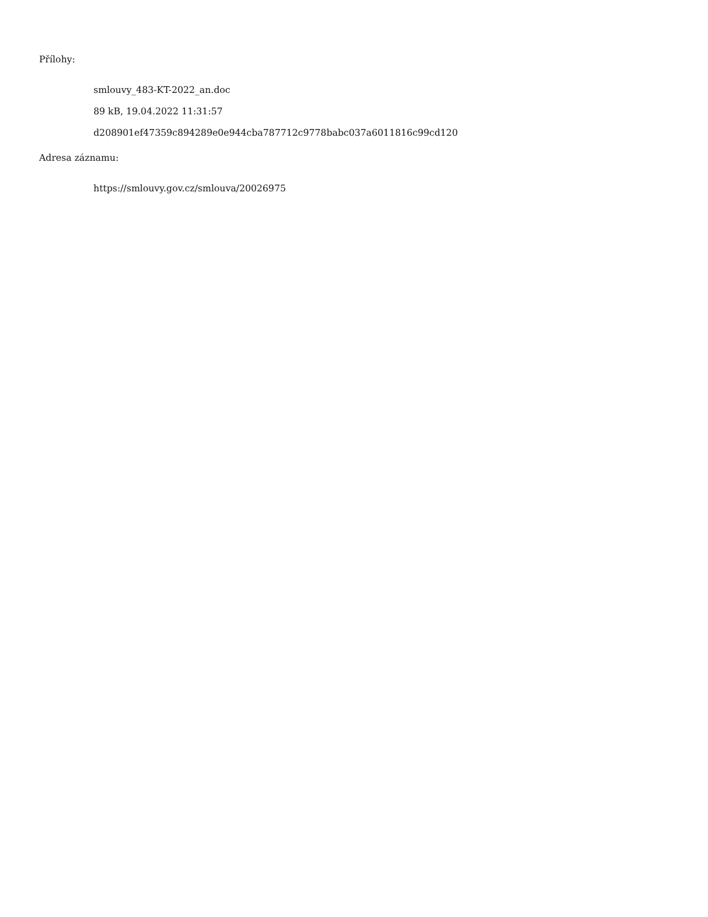Přílohy:
smlouvy_483-KT-2022_an.doc
89 kB, 19.04.2022 11:31:57
d208901ef47359c894289e0e944cba787712c9778babc037a6011816c99cd120
Adresa záznamu:
https://smlouvy.gov.cz/smlouva/20026975